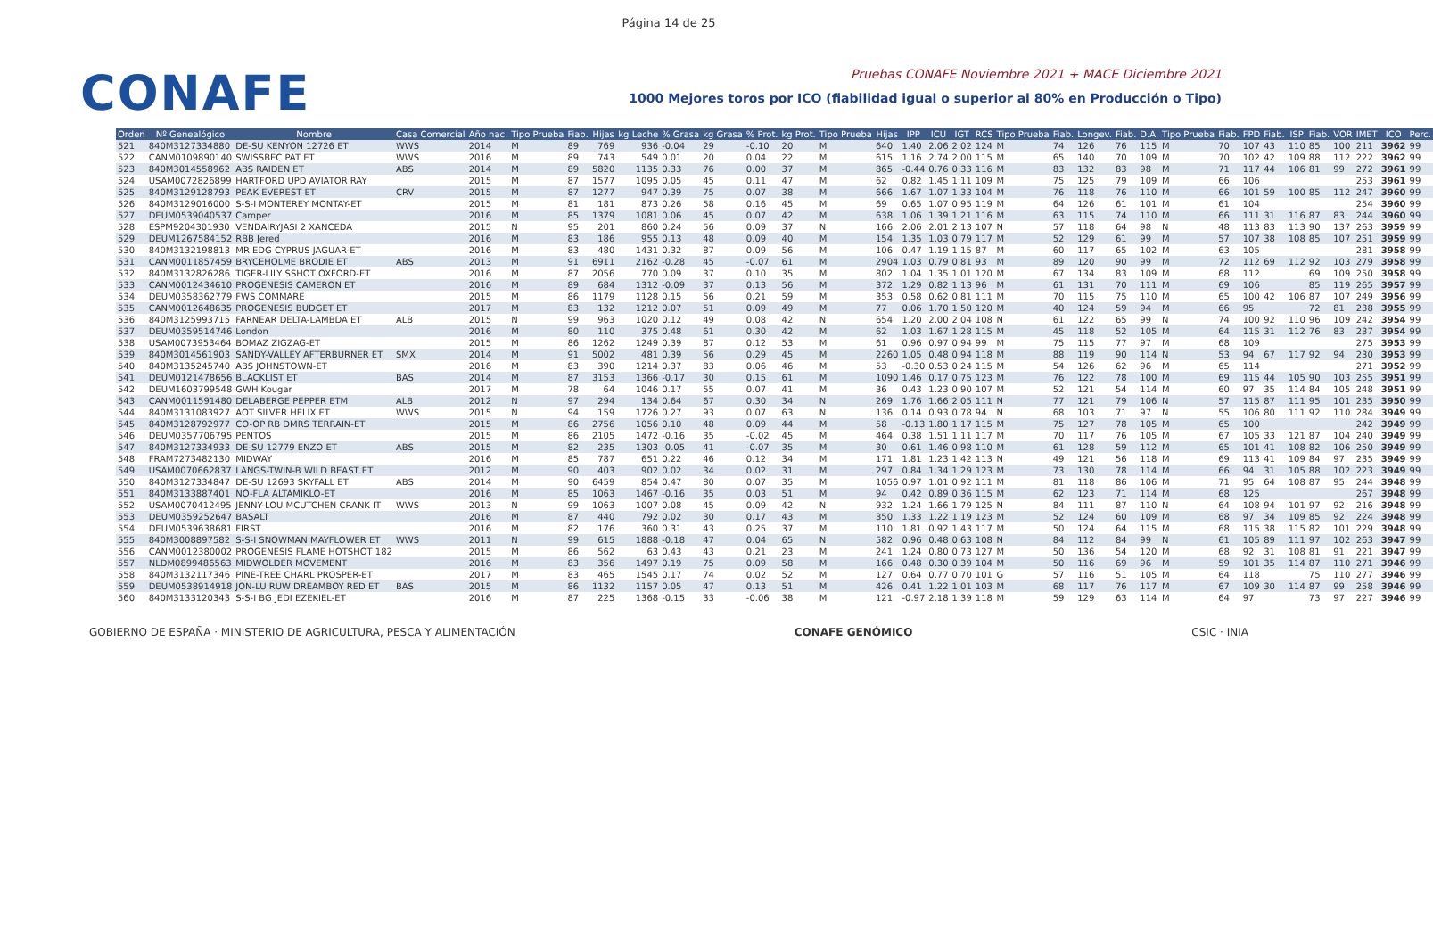Página 14 de 25
CONAFE
Pruebas CONAFE Noviembre 2021 + MACE Diciembre 2021
1000 Mejores toros por ICO (fiabilidad igual o superior al 80% en Producción o Tipo)
| Orden | Nº Genealógico | Nombre | Casa Comercial | Año nac. | Tipo Prueba | Fiab. | Hijas | kg Leche | % Grasa | kg Grasa | % Prot. | kg Prot. | Tipo Prueba | Hijas | IPP | ICU | IGT | RCS | Tipo Prueba | Fiab. | Longev. | Fiab. | D.A. | Tipo Prueba | Fiab. | FPD | Fiab. | ISP | Fiab. | VOR | IMET | ICO | Perc. |
| --- | --- | --- | --- | --- | --- | --- | --- | --- | --- | --- | --- | --- | --- | --- | --- | --- | --- | --- | --- | --- | --- | --- | --- | --- | --- | --- | --- | --- | --- | --- | --- | --- | --- |
| 521 | 840M3127334880 | DE-SU KENYON 12726 ET | WWS | 2014 | M | 89 | 769 | 936 | -0.04 | 29 | -0.10 | 20 | M | 640 | 1.40 | 2.06 | 2.02 | 124 | M | 74 | 126 | 76 | 115 | M | 70 | 107 | 43 | 110 | 85 | 100 | 211 | 3962 | 99 |
| 522 | CANM0109890140 | SWISSBEC PAT ET | WWS | 2016 | M | 89 | 743 | 549 | 0.01 | 20 | 0.04 | 22 | M | 615 | 1.16 | 2.74 | 2.00 | 115 | M | 65 | 140 | 70 | 109 | M | 70 | 102 | 42 | 109 | 88 | 112 | 222 | 3962 | 99 |
| 523 | 840M3014558962 | ABS RAIDEN ET | ABS | 2014 | M | 89 | 5820 | 1135 | 0.33 | 76 | 0.00 | 37 | M | 865 | -0.44 | 0.76 | 0.33 | 116 | M | 83 | 132 | 83 | 98 | M | 71 | 117 | 44 | 106 | 81 | 99 | 272 | 3961 | 99 |
| 524 | USAM0072826899 | HARTFORD UPD AVIATOR RAY | | 2015 | M | 87 | 1577 | 1095 | 0.05 | 45 | 0.11 | 47 | M | 62 | 0.82 | 1.45 | 1.11 | 109 | M | 75 | 125 | 79 | 109 | M | 66 | 106 | | | | | 253 | 3961 | 99 |
| 525 | 840M3129128793 | PEAK EVEREST ET | CRV | 2015 | M | 87 | 1277 | 947 | 0.39 | 75 | 0.07 | 38 | M | 666 | 1.67 | 1.07 | 1.33 | 104 | M | 76 | 118 | 76 | 110 | M | 66 | 101 | 59 | 100 | 85 | 112 | 247 | 3960 | 99 |
| 526 | 840M3129016000 | S-S-I MONTEREY MONTAY-ET | | 2015 | M | 81 | 181 | 873 | 0.26 | 58 | 0.16 | 45 | M | 69 | 0.65 | 1.07 | 0.95 | 119 | M | 64 | 126 | 61 | 101 | M | 61 | 104 | | | | | 254 | 3960 | 99 |
| 527 | DEUM0539040537 | Camper | | 2016 | M | 85 | 1379 | 1081 | 0.06 | 45 | 0.07 | 42 | M | 638 | 1.06 | 1.39 | 1.21 | 116 | M | 63 | 115 | 74 | 110 | M | 66 | 111 | 31 | 116 | 87 | 83 | 244 | 3960 | 99 |
| 528 | ESPM9204301930 | VENDAIRYJASI 2 XANCEDA | | 2015 | N | 95 | 201 | 860 | 0.24 | 56 | 0.09 | 37 | N | 166 | 2.06 | 2.01 | 2.13 | 107 | N | 57 | 118 | 64 | 98 | N | 48 | 113 | 83 | 113 | 90 | 137 | 263 | 3959 | 99 |
| 529 | DEUM1267584152 | RBB Jered | | 2016 | M | 83 | 186 | 955 | 0.13 | 48 | 0.09 | 40 | M | 154 | 1.35 | 1.03 | 0.79 | 117 | M | 52 | 129 | 61 | 99 | M | 57 | 107 | 38 | 108 | 85 | 107 | 251 | 3959 | 99 |
| 530 | 840M3132198813 | MR EDG CYPRUS JAGUAR-ET | | 2016 | M | 83 | 480 | 1431 | 0.32 | 87 | 0.09 | 56 | M | 106 | 0.47 | 1.19 | 1.15 | 87 | M | 60 | 117 | 65 | 102 | M | 63 | 105 | | | | | 281 | 3958 | 99 |
| 531 | CANM0011857459 | BRYCEHOLME BRODIE ET | ABS | 2013 | M | 91 | 6911 | 2162 | -0.28 | 45 | -0.07 | 61 | M | 2904 | 1.03 | 0.79 | 0.81 | 93 | M | 89 | 120 | 90 | 99 | M | 72 | 112 | 69 | 112 | 92 | 103 | 279 | 3958 | 99 |
| 532 | 840M3132826286 | TIGER-LILY SSHOT OXFORD-ET | | 2016 | M | 87 | 2056 | 770 | 0.09 | 37 | 0.10 | 35 | M | 802 | 1.04 | 1.35 | 1.01 | 120 | M | 67 | 134 | 83 | 109 | M | 68 | 112 | | | 69 | 109 | 250 | 3958 | 99 |
| 533 | CANM0012434610 | PROGENESIS CAMERON ET | | 2016 | M | 89 | 684 | 1312 | -0.09 | 37 | 0.13 | 56 | M | 372 | 1.29 | 0.82 | 1.13 | 96 | M | 61 | 131 | 70 | 111 | M | 69 | 106 | | | 85 | 119 | 265 | 3957 | 99 |
| 534 | DEUM0358362779 | FWS COMMARE | | 2015 | M | 86 | 1179 | 1128 | 0.15 | 56 | 0.21 | 59 | M | 353 | 0.58 | 0.62 | 0.81 | 111 | M | 70 | 115 | 75 | 110 | M | 65 | 100 | 42 | 106 | 87 | 107 | 249 | 3956 | 99 |
| 535 | CANM0012648635 | PROGENESIS BUDGET ET | | 2017 | M | 83 | 132 | 1212 | 0.07 | 51 | 0.09 | 49 | M | 77 | 0.06 | 1.70 | 1.50 | 120 | M | 40 | 124 | 59 | 94 | M | 66 | 95 | | | 72 | 81 | 238 | 3955 | 99 |
| 536 | 840M3125993715 | FARNEAR DELTA-LAMBDA ET | ALB | 2015 | N | 99 | 963 | 1020 | 0.12 | 49 | 0.08 | 42 | N | 654 | 1.20 | 2.00 | 2.04 | 108 | N | 61 | 122 | 65 | 99 | N | 74 | 100 | 92 | 110 | 96 | 109 | 242 | 3954 | 99 |
| 537 | DEUM0359514746 | London | | 2016 | M | 80 | 110 | 375 | 0.48 | 61 | 0.30 | 42 | M | 62 | 1.03 | 1.67 | 1.28 | 115 | M | 45 | 118 | 52 | 105 | M | 64 | 115 | 31 | 112 | 76 | 83 | 237 | 3954 | 99 |
| 538 | USAM0073953464 | BOMAZ ZIGZAG-ET | | 2015 | M | 86 | 1262 | 1249 | 0.39 | 87 | 0.12 | 53 | M | 61 | 0.96 | 0.97 | 0.94 | 99 | M | 75 | 115 | 77 | 97 | M | 68 | 109 | | | | | 275 | 3953 | 99 |
| 539 | 840M3014561903 | SANDY-VALLEY AFTERBURNER ET | SMX | 2014 | M | 91 | 5002 | 481 | 0.39 | 56 | 0.29 | 45 | M | 2260 | 1.05 | 0.48 | 0.94 | 118 | M | 88 | 119 | 90 | 114 | N | 53 | 94 | 67 | 117 | 92 | 94 | 230 | 3953 | 99 |
| 540 | 840M3135245740 | ABS JOHNSTOWN-ET | | 2016 | M | 83 | 390 | 1214 | 0.37 | 83 | 0.06 | 46 | M | 53 | -0.30 | 0.53 | 0.24 | 115 | M | 54 | 126 | 62 | 96 | M | 65 | 114 | | | | | 271 | 3952 | 99 |
| 541 | DEUM0121478656 | BLACKLIST ET | BAS | 2014 | M | 87 | 3153 | 1366 | -0.17 | 30 | 0.15 | 61 | M | 1090 | 1.46 | 0.17 | 0.75 | 123 | M | 76 | 122 | 78 | 100 | M | 69 | 115 | 44 | 105 | 90 | 103 | 255 | 3951 | 99 |
| 542 | DEUM1603799548 | GWH Kougar | | 2017 | M | 78 | 64 | 1046 | 0.17 | 55 | 0.07 | 41 | M | 36 | 0.43 | 1.23 | 0.90 | 107 | M | 52 | 121 | 54 | 114 | M | 60 | 97 | 35 | 114 | 84 | 105 | 248 | 3951 | 99 |
| 543 | CANM0011591480 | DELABERGE PEPPER ETM | ALB | 2012 | N | 97 | 294 | 134 | 0.64 | 67 | 0.30 | 34 | N | 269 | 1.76 | 1.66 | 2.05 | 111 | N | 77 | 121 | 79 | 106 | N | 57 | 115 | 87 | 111 | 95 | 101 | 235 | 3950 | 99 |
| 544 | 840M3131083927 | AOT SILVER HELIX ET | WWS | 2015 | N | 94 | 159 | 1726 | 0.27 | 93 | 0.07 | 63 | N | 136 | 0.14 | 0.93 | 0.78 | 94 | N | 68 | 103 | 71 | 97 | N | 55 | 106 | 80 | 111 | 92 | 110 | 284 | 3949 | 99 |
| 545 | 840M3128792977 | CO-OP RB DMRS TERRAIN-ET | | 2015 | M | 86 | 2756 | 1056 | 0.10 | 48 | 0.09 | 44 | M | 58 | -0.13 | 1.80 | 1.17 | 115 | M | 75 | 127 | 78 | 105 | M | 65 | 100 | | | | | 242 | 3949 | 99 |
| 546 | DEUM0357706795 | PENTOS | | 2015 | M | 86 | 2105 | 1472 | -0.16 | 35 | -0.02 | 45 | M | 464 | 0.38 | 1.51 | 1.11 | 117 | M | 70 | 117 | 76 | 105 | M | 67 | 105 | 33 | 121 | 87 | 104 | 240 | 3949 | 99 |
| 547 | 840M3127334933 | DE-SU 12779 ENZO ET | ABS | 2015 | M | 82 | 235 | 1303 | -0.05 | 41 | -0.07 | 35 | M | 30 | 0.61 | 1.46 | 0.98 | 110 | M | 61 | 128 | 59 | 112 | M | 65 | 101 | 41 | 108 | 82 | 106 | 250 | 3949 | 99 |
| 548 | FRAM7273482130 | MIDWAY | | 2016 | M | 85 | 787 | 651 | 0.22 | 46 | 0.12 | 34 | M | 171 | 1.81 | 1.23 | 1.42 | 113 | N | 49 | 121 | 56 | 118 | M | 69 | 113 | 41 | 109 | 84 | 97 | 235 | 3949 | 99 |
| 549 | USAM0070662837 | LANGS-TWIN-B WILD BEAST ET | | 2012 | M | 90 | 403 | 902 | 0.02 | 34 | 0.02 | 31 | M | 297 | 0.84 | 1.34 | 1.29 | 123 | M | 73 | 130 | 78 | 114 | M | 66 | 94 | 31 | 105 | 88 | 102 | 223 | 3949 | 99 |
| 550 | 840M3127334847 | DE-SU 12693 SKYFALL ET | ABS | 2014 | M | 90 | 6459 | 854 | 0.47 | 80 | 0.07 | 35 | M | 1056 | 0.97 | 1.01 | 0.92 | 111 | M | 81 | 118 | 86 | 106 | M | 71 | 95 | 64 | 108 | 87 | 95 | 244 | 3948 | 99 |
| 551 | 840M3133887401 | NO-FLA ALTAMIKLO-ET | | 2016 | M | 85 | 1063 | 1467 | -0.16 | 35 | 0.03 | 51 | M | 94 | 0.42 | 0.89 | 0.36 | 115 | M | 62 | 123 | 71 | 114 | M | 68 | 125 | | | | | 267 | 3948 | 99 |
| 552 | USAM0070412495 | JENNY-LOU MCUTCHEN CRANK IT | WWS | 2013 | N | 99 | 1063 | 1007 | 0.08 | 45 | 0.09 | 42 | N | 932 | 1.24 | 1.66 | 1.79 | 125 | N | 84 | 111 | 87 | 110 | N | 64 | 108 | 94 | 101 | 97 | 92 | 216 | 3948 | 99 |
| 553 | DEUM0359252647 | BASALT | | 2016 | M | 87 | 440 | 792 | 0.02 | 30 | 0.17 | 43 | M | 350 | 1.33 | 1.22 | 1.19 | 123 | M | 52 | 124 | 60 | 109 | M | 68 | 97 | 34 | 109 | 85 | 92 | 224 | 3948 | 99 |
| 554 | DEUM0539638681 | FIRST | | 2016 | M | 82 | 176 | 360 | 0.31 | 43 | 0.25 | 37 | M | 110 | 1.81 | 0.92 | 1.43 | 117 | M | 50 | 124 | 64 | 115 | M | 68 | 115 | 38 | 115 | 82 | 101 | 229 | 3948 | 99 |
| 555 | 840M3008897582 | S-S-I SNOWMAN MAYFLOWER ET | WWS | 2011 | N | 99 | 615 | 1888 | -0.18 | 47 | 0.04 | 65 | N | 582 | 0.96 | 0.48 | 0.63 | 108 | N | 84 | 112 | 84 | 99 | N | 61 | 105 | 89 | 111 | 97 | 102 | 263 | 3947 | 99 |
| 556 | CANM0012380002 | PROGENESIS FLAME HOTSHOT 182 | | 2015 | M | 86 | 562 | 63 | 0.43 | 43 | 0.21 | 23 | M | 241 | 1.24 | 0.80 | 0.73 | 127 | M | 50 | 136 | 54 | 120 | M | 68 | 92 | 31 | 108 | 81 | 91 | 221 | 3947 | 99 |
| 557 | NLDM0899486563 | MIDWOLDER MOVEMENT | | 2016 | M | 83 | 356 | 1497 | 0.19 | 75 | 0.09 | 58 | M | 166 | 0.48 | 0.30 | 0.39 | 104 | M | 50 | 116 | 69 | 96 | M | 59 | 101 | 35 | 114 | 87 | 110 | 271 | 3946 | 99 |
| 558 | 840M3132117346 | PINE-TREE CHARL PROSPER-ET | | 2017 | M | 83 | 465 | 1545 | 0.17 | 74 | 0.02 | 52 | M | 127 | 0.64 | 0.77 | 0.70 | 101 | G | 57 | 116 | 51 | 105 | M | 64 | 118 | | | 75 | 110 | 277 | 3946 | 99 |
| 559 | DEUM0538914918 | JON-LU RUW DREAMBOY RED ET | BAS | 2015 | M | 86 | 1132 | 1157 | 0.05 | 47 | 0.13 | 51 | M | 426 | 0.41 | 1.22 | 1.01 | 103 | M | 68 | 117 | 76 | 117 | M | 67 | 109 | 30 | 114 | 87 | 99 | 258 | 3946 | 99 |
| 560 | 840M3133120343 | S-S-I BG JEDI EZEKIEL-ET | | 2016 | M | 87 | 225 | 1368 | -0.15 | 33 | -0.06 | 38 | M | 121 | -0.97 | 2.18 | 1.39 | 118 | M | 59 | 129 | 63 | 114 | M | 64 | 97 | | | 73 | 97 | 227 | 3946 | 99 |
GOBIERNO DE ESPAÑA · MINISTERIO DE AGRICULTURA, PESCA Y ALIMENTACIÓN CONAFE GENÓMICO CSIC · INIA